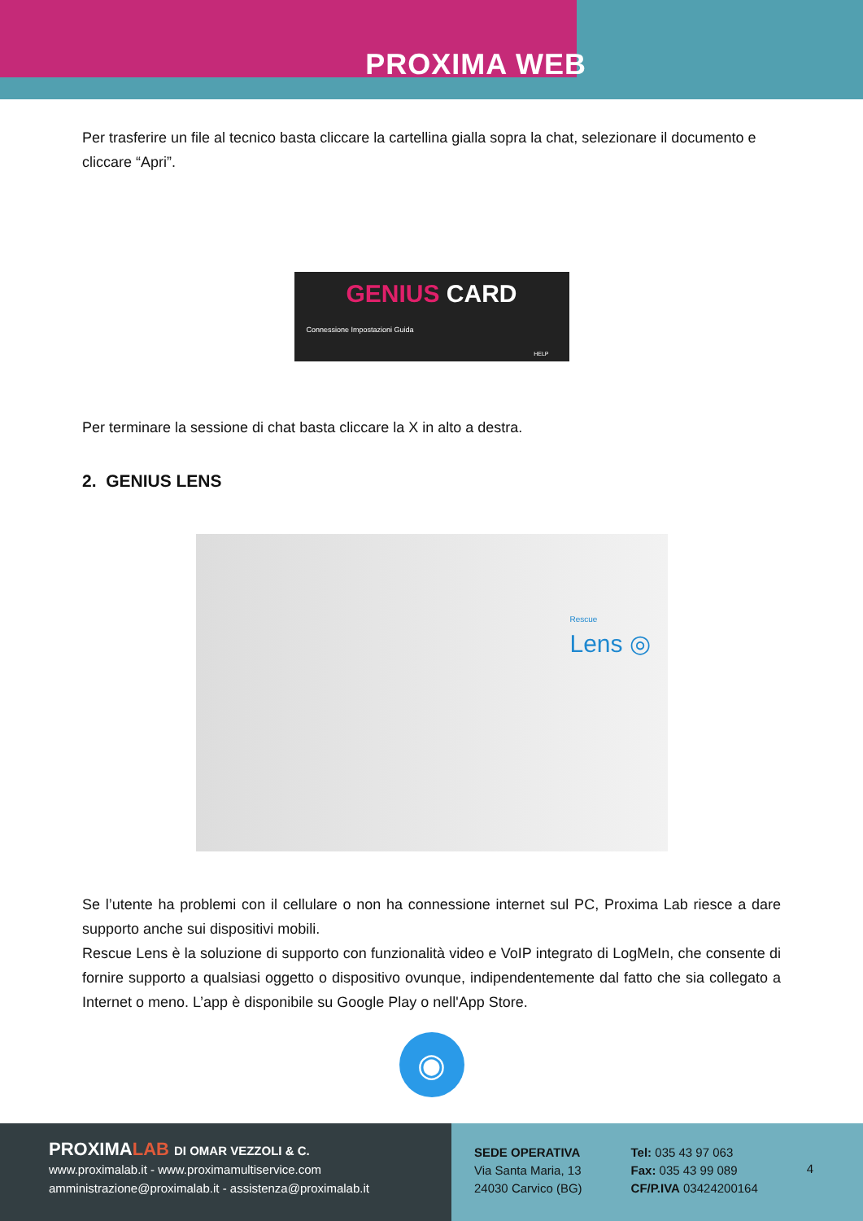PROXIMA WEB
Per trasferire un file al tecnico basta cliccare la cartellina gialla sopra la chat, selezionare il documento e cliccare “Apri”.
GENIUS CARD
Connessione Impostazioni Guida
HELP
Per terminare la sessione di chat basta cliccare la X in alto a destra.
2. GENIUS LENS
Rescue
Lens ◎
Se l’utente ha problemi con il cellulare o non ha connessione internet sul PC, Proxima Lab riesce a dare supporto anche sui dispositivi mobili.
Rescue Lens è la soluzione di supporto con funzionalità video e VoIP integrato di LogMeIn, che consente di fornire supporto a qualsiasi oggetto o dispositivo ovunque, indipendentemente dal fatto che sia collegato a Internet o meno. L’app è disponibile su Google Play o nell'App Store.
◉
PROXIMALAB DI OMAR VEZZOLI & C.
www.proximalab.it - www.proximamultiservice.com
amministrazione@proximalab.it - assistenza@proximalab.it
SEDE OPERATIVA
Via Santa Maria, 13
24030 Carvico (BG)
Tel: 035 43 97 063
Fax: 035 43 99 089
CF/P.IVA 03424200164
4